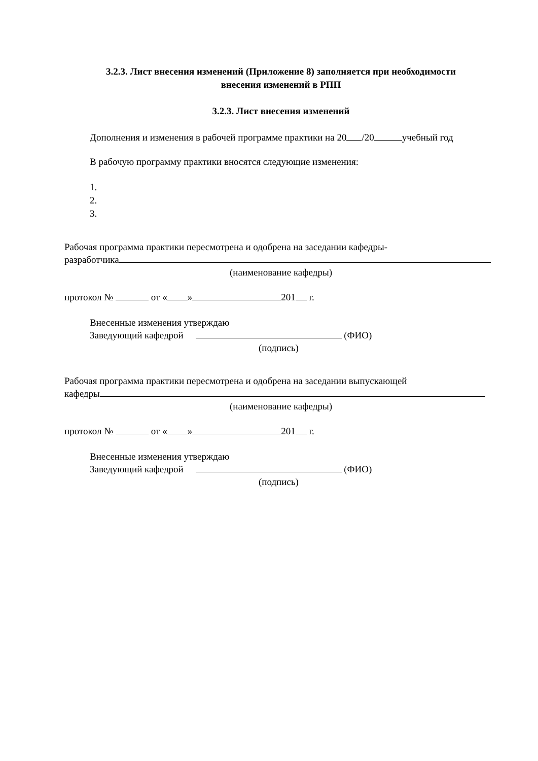3.2.3. Лист внесения изменений (Приложение 8) заполняется при необходимости
внесения изменений в РПП
3.2.3. Лист внесения изменений
Дополнения и изменения в рабочей программе практики на 20 /20 учебный год
В рабочую программу практики вносятся следующие изменения:
1.
2.
3.
Рабочая программа практики пересмотрена и одобрена на заседании кафедры-
разработчика
(наименование кафедры)
протокол № от « » 201 г.
Внесенные изменения утверждаю
Заведующий кафедрой (ФИО)
(подпись)
Рабочая программа практики пересмотрена и одобрена на заседании выпускающей
кафедры
(наименование кафедры)
протокол № от « » 201 г.
Внесенные изменения утверждаю
Заведующий кафедрой (ФИО)
(подпись)